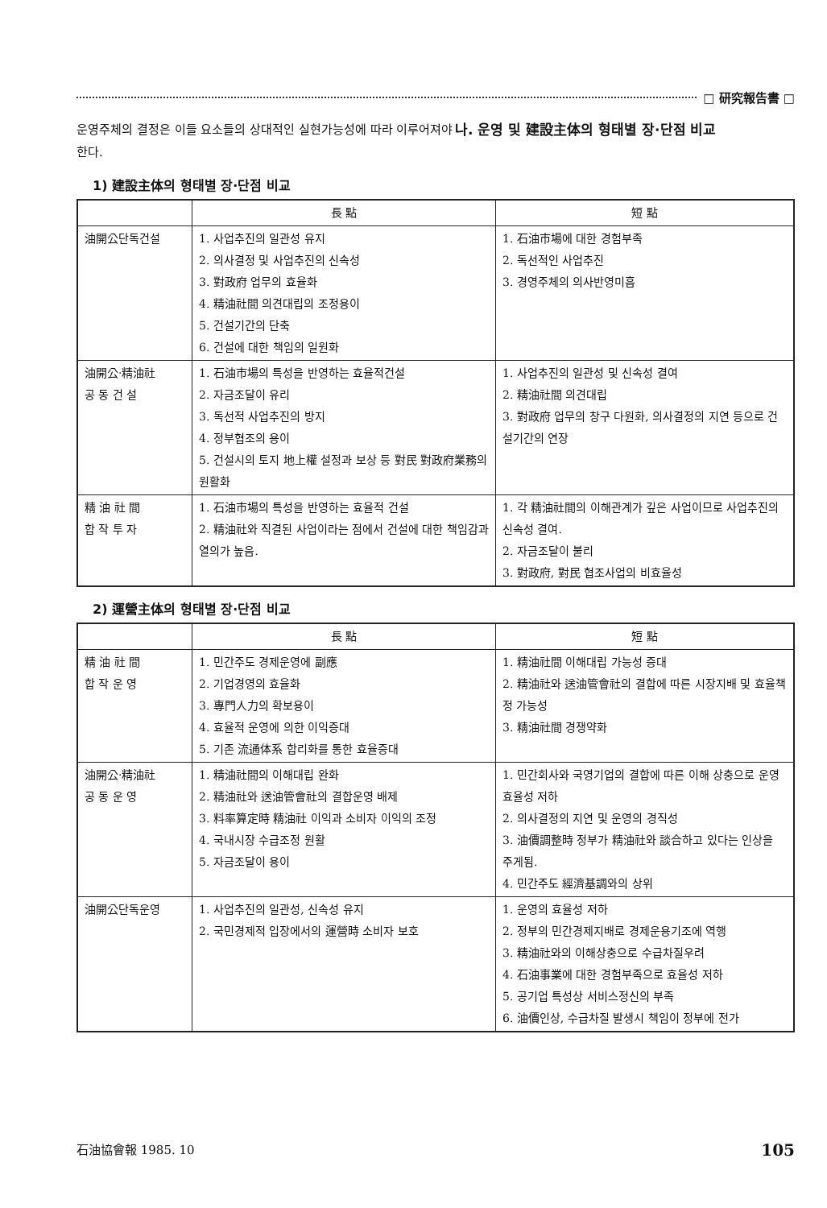□ 研究報告書 □
운영주체의 결정은 이들 요소들의 상대적인 실현가능성에 따라 이루어져야 한다.
나. 운영 및 建設主体의 형태별 장·단점 비교
1) 建設主体의 형태별 장·단점 비교
| | 長 點 | 短 點 |
| --- | --- | --- |
| 油開公단독건설 | 1. 사업추진의 일관성 유지 2. 의사결정 및 사업추진의 신속성 3. 對政府 업무의 효율화 4. 精油社間 의견대립의 조정용이 5. 건설기간의 단축 6. 건설에 대한 책임의 일원화 | 1. 石油市場에 대한 경험부족 2. 독선적인 사업추진 3. 경영주체의 의사반영미흡 |
| 油開公·精油社 공 동 건 설 | 1. 石油市場의 특성을 반영하는 효율적건설 2. 자금조달이 유리 3. 독선적 사업추진의 방지 4. 정부협조의 용이 5. 건설시의 토지 地上權 설정과 보상 등 對民 對政府業務의 원활화 | 1. 사업추진의 일관성 및 신속성 결여 2. 精油社間 의견대립 3. 對政府 업무의 창구 다원화, 의사결정의 지연 등으로 건설기간의 연장 |
| 精 油 社 間 합 작 투 자 | 1. 石油市場의 특성을 반영하는 효율적 건설 2. 精油社와 직결된 사업이라는 점에서 건설에 대한 책임감과 열의가 높음. | 1. 각 精油社間의 이해관계가 깊은 사업이므로 사업추진의 신속성 결여. 2. 자금조달이 불리 3. 對政府, 對民 협조사업의 비효율성 |
2) 運營主体의 형태별 장·단점 비교
| | 長 點 | 短 點 |
| --- | --- | --- |
| 精 油 社 間 합 작 운 영 | 1. 민간주도 경제운영에 副應 2. 기업경영의 효율화 3. 專門人力의 확보용이 4. 효율적 운영에 의한 이익증대 5. 기존 流通体系 합리화를 통한 효율증대 | 1. 精油社間 이해대립 가능성 증대 2. 精油社와 送油管會社의 결합에 따른 시장지배 및 효율책정 가능성 3. 精油社間 경쟁약화 |
| 油開公·精油社 공 동 운 영 | 1. 精油社間의 이해대립 완화 2. 精油社와 送油管會社의 결합운영 배제 3. 料率算定時 精油社 이익과 소비자 이익의 조정 4. 국내시장 수급조정 원활 5. 자금조달이 용이 | 1. 민간회사와 국영기업의 결합에 따른 이해 상충으로 운영효율성 저하 2. 의사결정의 지연 및 운영의 경직성 3. 油價調整時 정부가 精油社와 談合하고 있다는 인상을 주게됨. 4. 민간주도 經濟基調와의 상위 |
| 油開公단독운영 | 1. 사업추진의 일관성, 신속성 유지 2. 국민경제적 입장에서의 運營時 소비자 보호 | 1. 운영의 효율성 저하 2. 정부의 민간경제지배로 경제운용기조에 역행 3. 精油社와의 이해상충으로 수급차질우려 4. 石油事業에 대한 경험부족으로 효율성 저하 5. 공기업 특성상 서비스정신의 부족 6. 油價인상, 수급차질 발생시 책임이 정부에 전가 |
石油協會報 1985. 10 105